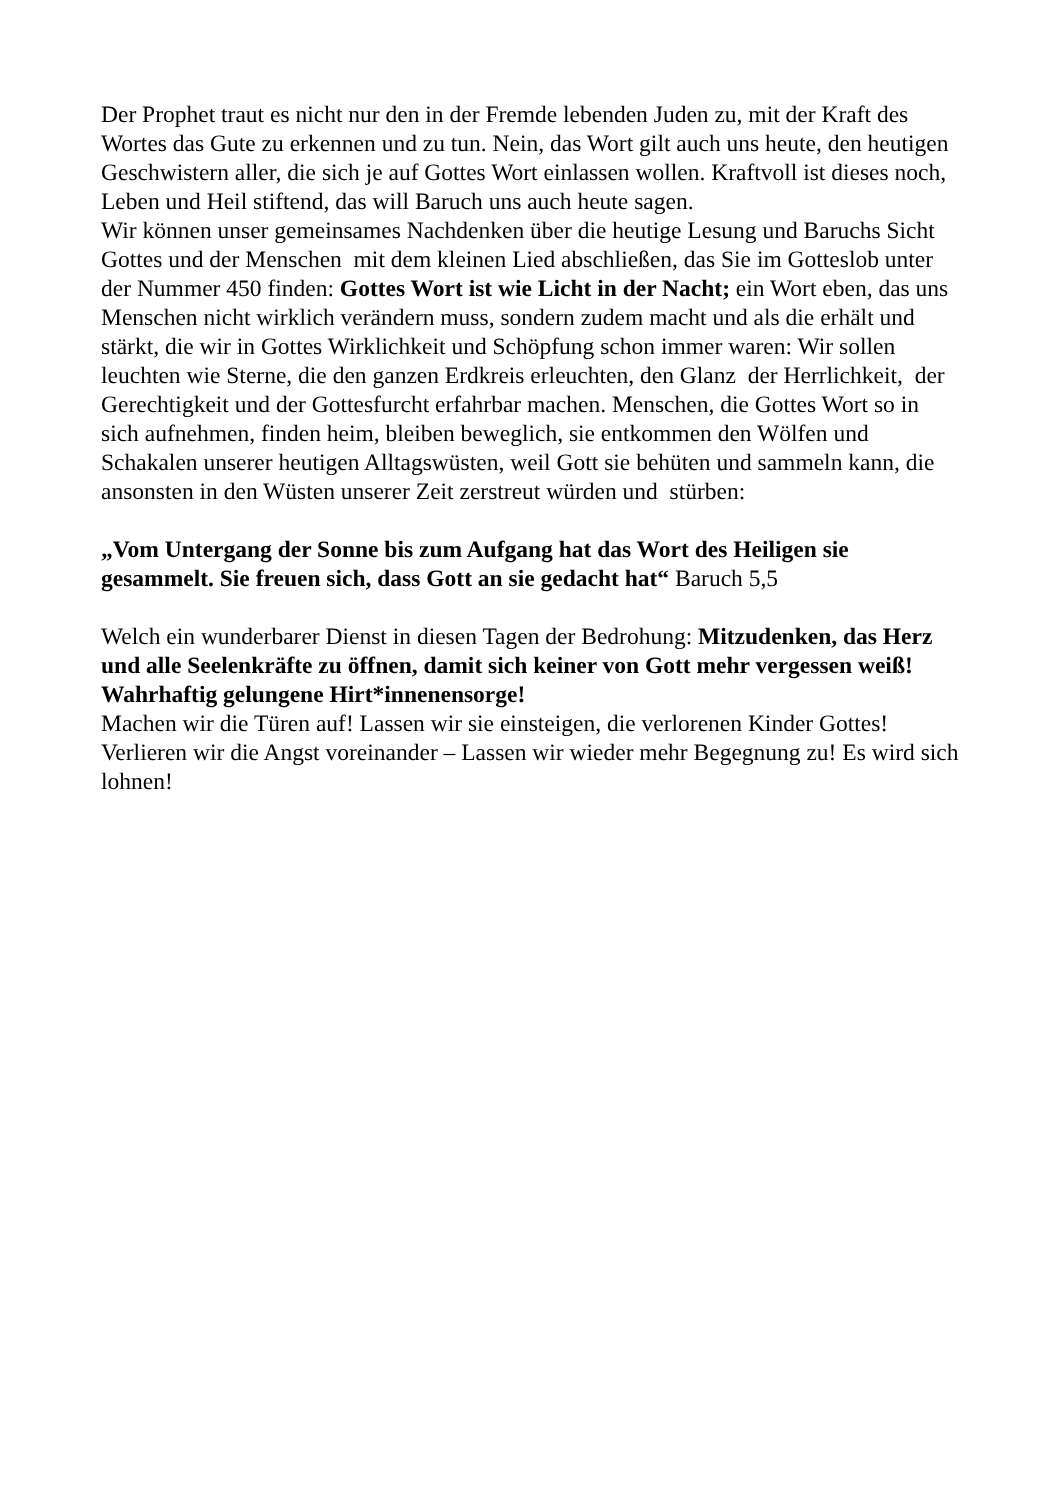Der Prophet traut es nicht nur den in der Fremde lebenden Juden zu, mit der Kraft des Wortes das Gute zu erkennen und zu tun. Nein, das Wort gilt auch uns heute, den heutigen Geschwistern aller, die sich je auf Gottes Wort einlassen wollen. Kraftvoll ist dieses noch, Leben und Heil stiftend, das will Baruch uns auch heute sagen.
Wir können unser gemeinsames Nachdenken über die heutige Lesung und Baruchs Sicht Gottes und der Menschen mit dem kleinen Lied abschließen, das Sie im Gotteslob unter der Nummer 450 finden: Gottes Wort ist wie Licht in der Nacht; ein Wort eben, das uns Menschen nicht wirklich verändern muss, sondern zudem macht und als die erhält und stärkt, die wir in Gottes Wirklichkeit und Schöpfung schon immer waren: Wir sollen leuchten wie Sterne, die den ganzen Erdkreis erleuchten, den Glanz der Herrlichkeit, der Gerechtigkeit und der Gottesfurcht erfahrbar machen. Menschen, die Gottes Wort so in sich aufnehmen, finden heim, bleiben beweglich, sie entkommen den Wölfen und Schakalen unserer heutigen Alltagswüsten, weil Gott sie behüten und sammeln kann, die ansonsten in den Wüsten unserer Zeit zerstreut würden und stürben:
„Vom Untergang der Sonne bis zum Aufgang hat das Wort des Heiligen sie gesammelt. Sie freuen sich, dass Gott an sie gedacht hat“ Baruch 5,5
Welch ein wunderbarer Dienst in diesen Tagen der Bedrohung: Mitzudenken, das Herz und alle Seelenkräfte zu öffnen, damit sich keiner von Gott mehr vergessen weiß! Wahrhaftig gelungene Hirt*innenensorge!
Machen wir die Türen auf! Lassen wir sie einsteigen, die verlorenen Kinder Gottes! Verlieren wir die Angst voreinander – Lassen wir wieder mehr Begegnung zu! Es wird sich lohnen!